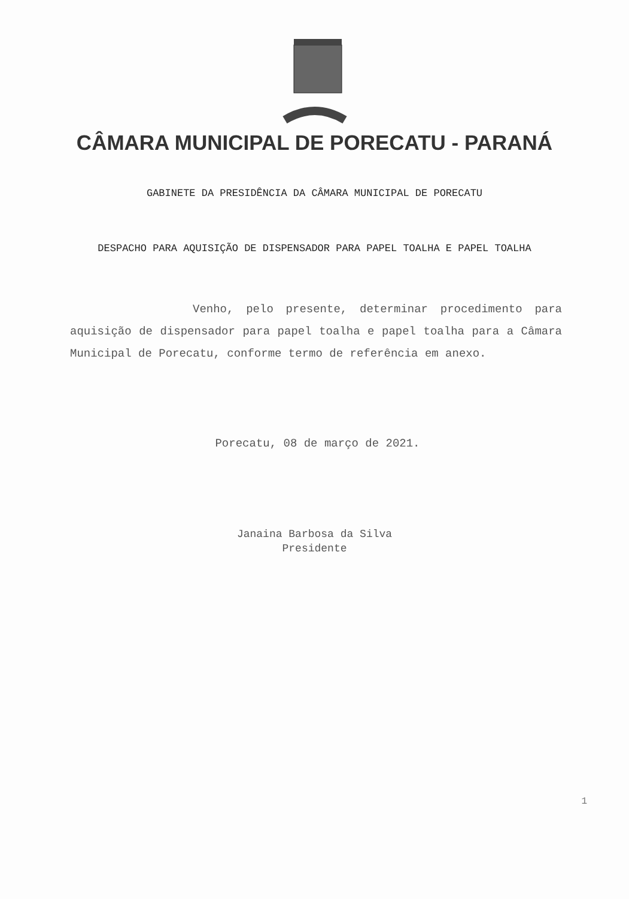CÂMARA MUNICIPAL DE PORECATU - PARANÁ
GABINETE DA PRESIDÊNCIA DA CÂMARA MUNICIPAL DE PORECATU
DESPACHO PARA AQUISIÇÃO DE DISPENSADOR PARA PAPEL TOALHA E PAPEL TOALHA
Venho, pelo presente, determinar procedimento para aquisição de dispensador para papel toalha e papel toalha para a Câmara Municipal de Porecatu, conforme termo de referência em anexo.
Porecatu, 08 de março de 2021.
Janaina Barbosa da Silva
Presidente
1